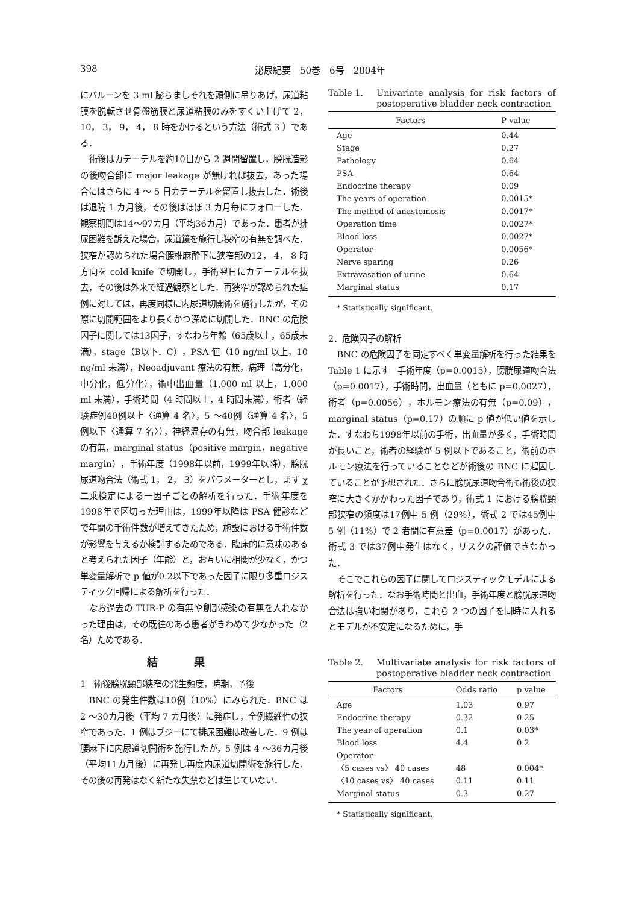398 泌尿紀要　50巻　6号　2004年
にバルーンを 3 ml 膨らましそれを頭側に吊りあげ，尿道粘膜を脱転させ骨盤筋膜と尿道粘膜のみをすくい上げて 2， 10， 3， 9， 4， 8 時をかけるという方法（術式 3 ）である．
術後はカテーテルを約10日から 2 週間留置し，膀胱造影の後吻合部に major leakage が無ければ抜去，あった場合にはさらに 4 ～ 5 日カテーテルを留置し抜去した．術後は退院 1 カ月後，その後はほぼ 3 カ月毎にフォローした．観察期間は14～97カ月（平均36カ月）であった．患者が排尿困難を訴えた場合，尿道鏡を施行し狭窄の有無を調べた．狭窄が認められた場合腰椎麻酔下に狭窄部の12， 4， 8 時方向を cold knife で切開し，手術翌日にカテーテルを抜去，その後は外来で経過観察とした．再狭窄が認められた症例に対しては，再度同様に内尿道切開術を施行したが，その際に切開範囲をより長くかつ深めに切開した．BNC の危険因子に関しては13因子，すなわち年齢（65歳以上，65歳未満），stage（B以下．C），PSA 値（10 ng/ml 以上，10 ng/ml 未満），Neoadjuvant 療法の有無，病理（高分化，中分化，低分化），術中出血量（1,000 ml 以上，1,000 ml 未満），手術時間（4 時間以上，4 時間未満），術者（経験症例40例以上〈通算 4 名〉，5 ～40例〈通算 4 名〉，5 例以下〈通算 7 名〉），神経温存の有無，吻合部 leakage の有無，marginal status（positive margin，negative margin），手術年度（1998年以前，1999年以降），膀胱尿道吻合法（術式 1， 2， 3）をパラメーターとし，まず χ 二乗検定による一因子ごとの解析を行った．手術年度を1998年で区切った理由は，1999年以降は PSA 健診などで年間の手術件数が増えてきたため，施設における手術件数が影響を与えるか検討するためである．臨床的に意味のあると考えられた因子（年齢）と，お互いに相関が少なく，かつ単変量解析で p 値が0.2以下であった因子に限り多重ロジスティック回帰による解析を行った．
なお過去の TUR-P の有無や創部感染の有無を入れなかった理由は，その既往のある患者がきわめて少なかった（2 名）ためである．
結果
1　術後膀胱頸部狭窄の発生頻度，時期，予後
BNC の発生件数は10例（10%）にみられた．BNC は 2 ～30カ月後（平均 7 カ月後）に発症し，全例繊維性の狭窄であった．1 例はブジーにて排尿困難は改善した．9 例は腰麻下に内尿道切開術を施行したが，5 例は 4 ～36カ月後（平均11カ月後）に再発し再度内尿道切開術を施行した．その後の再発はなく新たな失禁などは生じていない．
Table 1. Univariate analysis for risk factors of postoperative bladder neck contraction
| Factors | P value |
| --- | --- |
| Age | 0.44 |
| Stage | 0.27 |
| Pathology | 0.64 |
| PSA | 0.64 |
| Endocrine therapy | 0.09 |
| The years of operation | 0.0015* |
| The method of anastomosis | 0.0017* |
| Operation time | 0.0027* |
| Blood loss | 0.0027* |
| Operator | 0.0056* |
| Nerve sparing | 0.26 |
| Extravasation of urine | 0.64 |
| Marginal status | 0.17 |
* Statistically significant.
2．危険因子の解析
BNC の危険因子を同定すべく単変量解析を行った結果を Table 1 に示す　手術年度（p=0.0015），膀胱尿道吻合法（p=0.0017），手術時間，出血量（ともに p=0.0027），術者（p=0.0056），ホルモン療法の有無（p=0.09），marginal status（p=0.17）の順に p 値が低い値を示した．すなわち1998年以前の手術，出血量が多く，手術時間が長いこと，術者の経験が 5 例以下であること，術前のホルモン療法を行っていることなどが術後の BNC に起因していることが予想された．さらに膀胱尿道吻合術も術後の狭窄に大きくかかわった因子であり，術式 1 における膀胱頸部狭窄の頻度は17例中 5 例（29%），術式 2 では45例中 5 例（11%）で 2 者間に有意差（p=0.0017）があった．術式 3 では37例中発生はなく，リスクの評価できなかった．
そこでこれらの因子に関してロジスティックモデルによる解析を行った．なお手術時間と出血，手術年度と膀胱尿道吻合法は強い相関があり，これら 2 つの因子を同時に入れるとモデルが不安定になるために，手
Table 2. Multivariate analysis for risk factors of postoperative bladder neck contraction
| Factors | Odds ratio | p value |
| --- | --- | --- |
| Age | 1.03 | 0.97 |
| Endocrine therapy | 0.32 | 0.25 |
| The year of operation | 0.1 | 0.03* |
| Blood loss | 4.4 | 0.2 |
| Operator | | |
| 〈5 cases vs〉 40 cases | 48 | 0.004* |
| 〈10 cases vs〉 40 cases | 0.11 | 0.11 |
| Marginal status | 0.3 | 0.27 |
* Statistically significant.